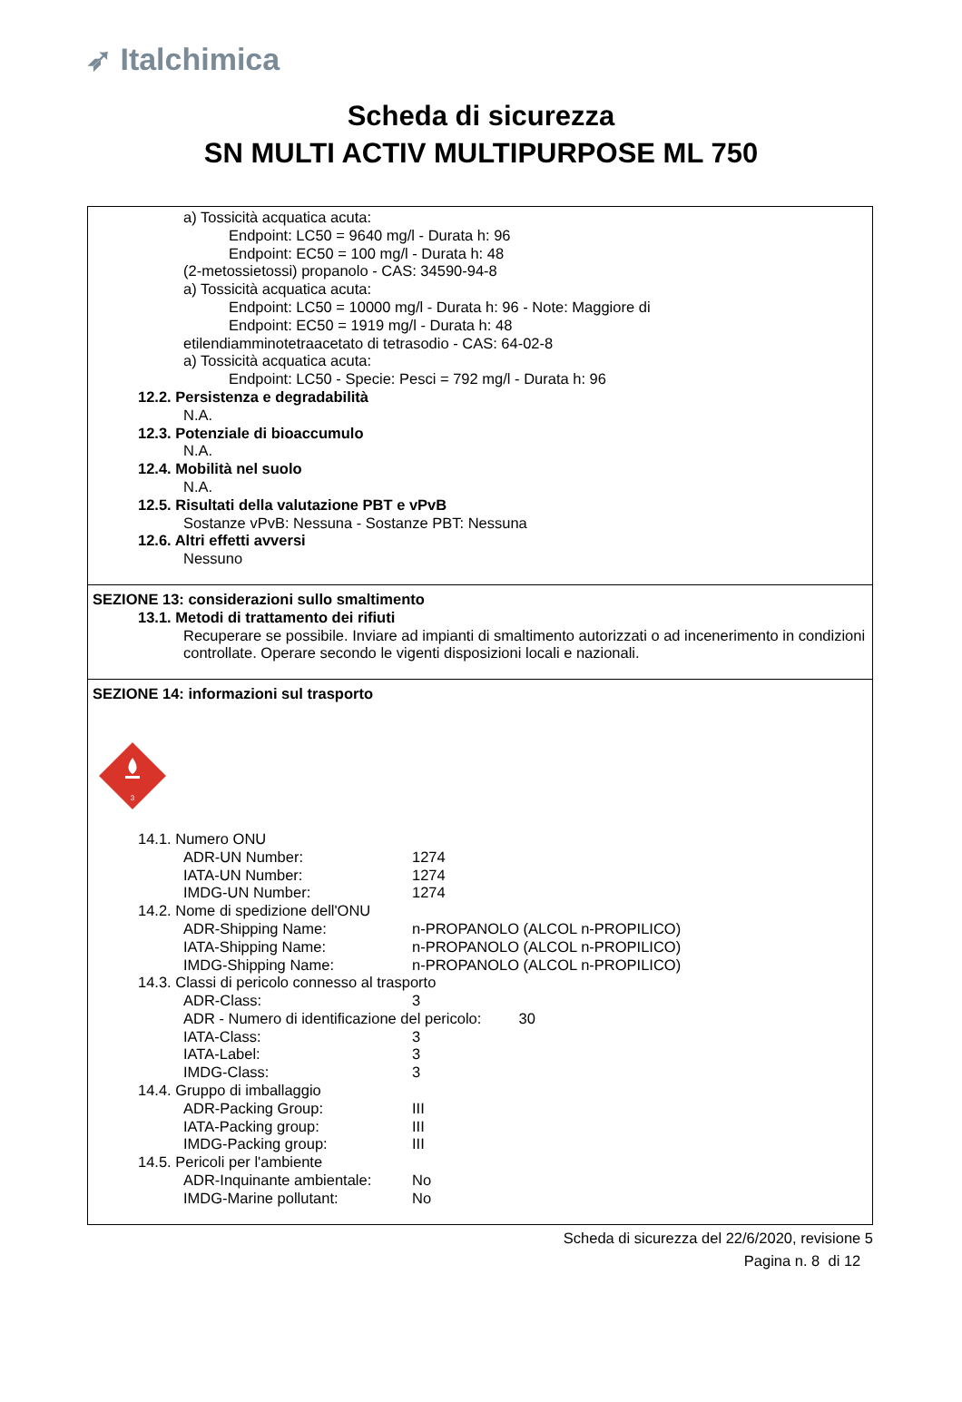➶ Italchimica
Scheda di sicurezza
SN MULTI ACTIV MULTIPURPOSE ML 750
a) Tossicità acquatica acuta:
Endpoint: LC50 = 9640 mg/l - Durata h: 96
Endpoint: EC50 = 100 mg/l - Durata h: 48
(2-metossietossi) propanolo - CAS: 34590-94-8
a) Tossicità acquatica acuta:
Endpoint: LC50 = 10000 mg/l - Durata h: 96 - Note: Maggiore di
Endpoint: EC50 = 1919 mg/l - Durata h: 48
etilendiamminotetraacetato di tetrasodio - CAS: 64-02-8
a) Tossicità acquatica acuta:
Endpoint: LC50 - Specie: Pesci = 792 mg/l - Durata h: 96
12.2. Persistenza e degradabilità
N.A.
12.3. Potenziale di bioaccumulo
N.A.
12.4. Mobilità nel suolo
N.A.
12.5. Risultati della valutazione PBT e vPvB
Sostanze vPvB: Nessuna - Sostanze PBT: Nessuna
12.6. Altri effetti avversi
Nessuno
SEZIONE 13: considerazioni sullo smaltimento
13.1. Metodi di trattamento dei rifiuti
Recuperare se possibile. Inviare ad impianti di smaltimento autorizzati o ad incenerimento in condizioni controllate. Operare secondo le vigenti disposizioni locali e nazionali.
SEZIONE 14: informazioni sul trasporto
3
14.1. Numero ONU
ADR-UN Number: 1274
IATA-UN Number: 1274
IMDG-UN Number: 1274
14.2. Nome di spedizione dell'ONU
ADR-Shipping Name: n-PROPANOLO (ALCOL n-PROPILICO)
IATA-Shipping Name: n-PROPANOLO (ALCOL n-PROPILICO)
IMDG-Shipping Name: n-PROPANOLO (ALCOL n-PROPILICO)
14.3. Classi di pericolo connesso al trasporto
ADR-Class: 3
ADR - Numero di identificazione del pericolo: 30
IATA-Class: 3
IATA-Label: 3
IMDG-Class: 3
14.4. Gruppo di imballaggio
ADR-Packing Group: III
IATA-Packing group: III
IMDG-Packing group: III
14.5. Pericoli per l'ambiente
ADR-Inquinante ambientale: No
IMDG-Marine pollutant: No
Scheda di sicurezza del 22/6/2020, revisione 5
Pagina n. 8 di 12